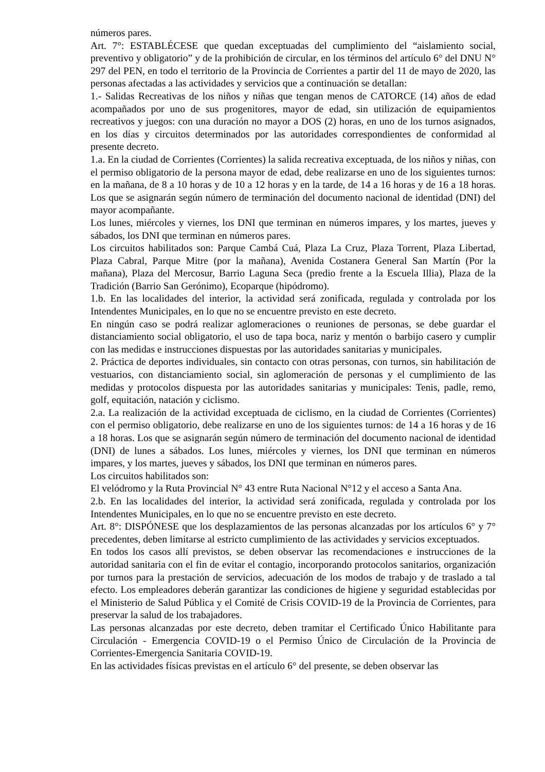números pares.
Art. 7°: ESTABLÉCESE que quedan exceptuadas del cumplimiento del “aislamiento social, preventivo y obligatorio” y de la prohibición de circular, en los términos del artículo 6° del DNU N° 297 del PEN, en todo el territorio de la Provincia de Corrientes a partir del 11 de mayo de 2020, las personas afectadas a las actividades y servicios que a continuación se detallan:
1.- Salidas Recreativas de los niños y niñas que tengan menos de CATORCE (14) años de edad acompañados por uno de sus progenitores, mayor de edad, sin utilización de equipamientos recreativos y juegos: con una duración no mayor a DOS (2) horas, en uno de los turnos asignados, en los días y circuitos determinados por las autoridades correspondientes de conformidad al presente decreto.
1.a. En la ciudad de Corrientes (Corrientes) la salida recreativa exceptuada, de los niños y niñas, con el permiso obligatorio de la persona mayor de edad, debe realizarse en uno de los siguientes turnos: en la mañana, de 8 a 10 horas y de 10 a 12 horas y en la tarde, de 14 a 16 horas y de 16 a 18 horas. Los que se asignarán según número de terminación del documento nacional de identidad (DNI) del mayor acompañante.
Los lunes, miércoles y viernes, los DNI que terminan en números impares, y los martes, jueves y sábados, los DNI que terminan en números pares.
Los circuitos habilitados son: Parque Cambá Cuá, Plaza La Cruz, Plaza Torrent, Plaza Libertad, Plaza Cabral, Parque Mitre (por la mañana), Avenida Costanera General San Martín (Por la mañana), Plaza del Mercosur, Barrio Laguna Seca (predio frente a la Escuela Illia), Plaza de la Tradición (Barrio San Gerónimo), Ecoparque (hipódromo).
1.b. En las localidades del interior, la actividad será zonificada, regulada y controlada por los Intendentes Municipales, en lo que no se encuentre previsto en este decreto.
En ningún caso se podrá realizar aglomeraciones o reuniones de personas, se debe guardar el distanciamiento social obligatorio, el uso de tapa boca, nariz y mentón o barbijo casero y cumplir con las medidas e instrucciones dispuestas por las autoridades sanitarias y municipales.
2. Práctica de deportes individuales, sin contacto con otras personas, con turnos, sin habilitación de vestuarios, con distanciamiento social, sin aglomeración de personas y el cumplimiento de las medidas y protocolos dispuesta por las autoridades sanitarias y municipales: Tenis, padle, remo, golf, equitación, natación y ciclismo.
2.a. La realización de la actividad exceptuada de ciclismo, en la ciudad de Corrientes (Corrientes) con el permiso obligatorio, debe realizarse en uno de los siguientes turnos: de 14 a 16 horas y de 16 a 18 horas. Los que se asignarán según número de terminación del documento nacional de identidad (DNI) de lunes a sábados. Los lunes, miércoles y viernes, los DNI que terminan en números impares, y los martes, jueves y sábados, los DNI que terminan en números pares.
Los circuitos habilitados son:
El velódromo y la Ruta Provincial N° 43 entre Ruta Nacional N°12 y el acceso a Santa Ana.
2.b. En las localidades del interior, la actividad será zonificada, regulada y controlada por los Intendentes Municipales, en lo que no se encuentre previsto en este decreto.
Art. 8°: DISPÓNESE que los desplazamientos de las personas alcanzadas por los artículos 6° y 7° precedentes, deben limitarse al estricto cumplimiento de las actividades y servicios exceptuados.
En todos los casos allí previstos, se deben observar las recomendaciones e instrucciones de la autoridad sanitaria con el fin de evitar el contagio, incorporando protocolos sanitarios, organización por turnos para la prestación de servicios, adecuación de los modos de trabajo y de traslado a tal efecto. Los empleadores deberán garantizar las condiciones de higiene y seguridad establecidas por el Ministerio de Salud Pública y el Comité de Crisis COVID-19 de la Provincia de Corrientes, para preservar la salud de los trabajadores.
Las personas alcanzadas por este decreto, deben tramitar el Certificado Único Habilitante para Circulación - Emergencia COVID-19 o el Permiso Único de Circulación de la Provincia de Corrientes-Emergencia Sanitaria COVID-19.
En las actividades físicas previstas en el artículo 6° del presente, se deben observar las